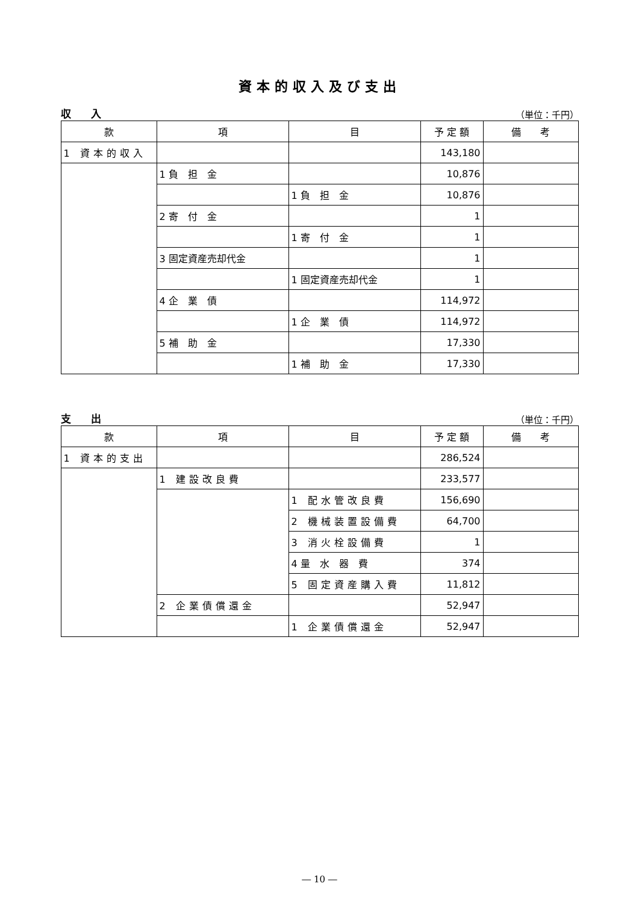資本的収入及び支出
収 入 （単位：千円）
| 款 | 項 | 目 | 予 定 額 | 備 考 |
| --- | --- | --- | --- | --- |
| 1 資本的収入 | | | 143,180 | |
| | 1 負 担 金 | | 10,876 | |
| | | 1 負 担 金 | 10,876 | |
| | 2 寄 付 金 | | 1 | |
| | | 1 寄 付 金 | 1 | |
| | 3 固定資産売却代金 | | 1 | |
| | | 1 固定資産売却代金 | 1 | |
| | 4 企 業 債 | | 114,972 | |
| | | 1 企 業 債 | 114,972 | |
| | 5 補 助 金 | | 17,330 | |
| | | 1 補 助 金 | 17,330 | |
支 出 （単位：千円）
| 款 | 項 | 目 | 予 定 額 | 備 考 |
| --- | --- | --- | --- | --- |
| 1 資本的支出 | | | 286,524 | |
| | 1 建設改良費 | | 233,577 | |
| | | 1 配水管改良費 | 156,690 | |
| | | 2 機械装置設備費 | 64,700 | |
| | | 3 消火栓設備費 | 1 | |
| | | 4 量 水 器 費 | 374 | |
| | | 5 固定資産購入費 | 11,812 | |
| | 2 企業債償還金 | | 52,947 | |
| | | 1 企業債償還金 | 52,947 | |
― 10 ―